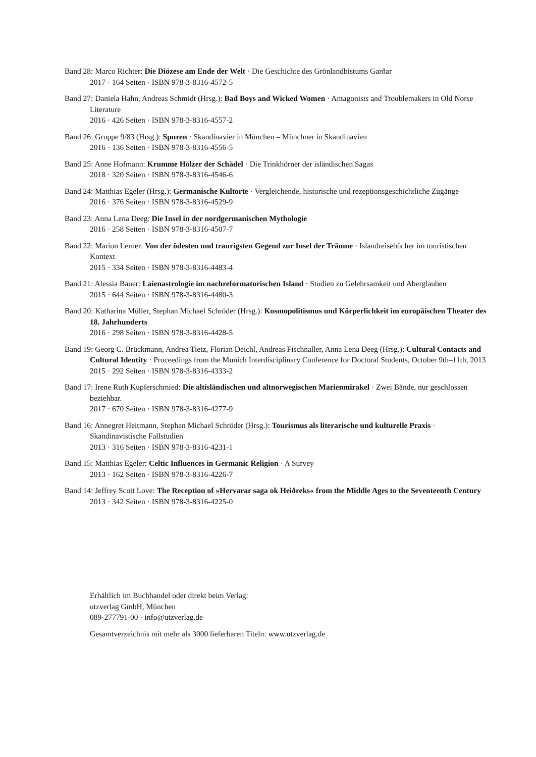Band 28: Marco Richter: Die Diözese am Ende der Welt · Die Geschichte des Grönlandbistums Garðar
2017 · 164 Seiten · ISBN 978-3-8316-4572-5
Band 27: Daniela Hahn, Andreas Schmidt (Hrsg.): Bad Boys and Wicked Women · Antagonists and Troublemakers in Old Norse Literature
2016 · 426 Seiten · ISBN 978-3-8316-4557-2
Band 26: Gruppe 9/83 (Hrsg.): Spuren · Skandinavier in München – Münchner in Skandinavien
2016 · 136 Seiten · ISBN 978-3-8316-4556-5
Band 25: Anne Hofmann: Krumme Hölzer der Schädel · Die Trinkhörner der isländischen Sagas
2018 · 320 Seiten · ISBN 978-3-8316-4546-6
Band 24: Matthias Egeler (Hrsg.): Germanische Kultorte · Vergleichende, historische und rezeptionsgeschichtliche Zugänge
2016 · 376 Seiten · ISBN 978-3-8316-4529-9
Band 23: Anna Lena Deeg: Die Insel in der nordgermanischen Mythologie
2016 · 258 Seiten · ISBN 978-3-8316-4507-7
Band 22: Marion Lerner: Von der ödesten und traurigsten Gegend zur Insel der Träume · Islandreisebücher im touristischen Kontext
2015 · 334 Seiten · ISBN 978-3-8316-4483-4
Band 21: Alessia Bauer: Laienastrologie im nachreformatorischen Island · Studien zu Gelehrsamkeit und Aberglauben
2015 · 644 Seiten · ISBN 978-3-8316-4480-3
Band 20: Katharina Müller, Stephan Michael Schröder (Hrsg.): Kosmopolitismus und Körperlichkeit im europäischen Theater des 18. Jahrhunderts
2016 · 298 Seiten · ISBN 978-3-8316-4428-5
Band 19: Georg C. Brückmann, Andrea Tietz, Florian Deichl, Andreas Fischnaller, Anna Lena Deeg (Hrsg.): Cultural Contacts and Cultural Identity · Proceedings from the Munich Interdisciplinary Conference for Doctoral Students, October 9th–11th, 2013
2015 · 292 Seiten · ISBN 978-3-8316-4333-2
Band 17: Irene Ruth Kupferschmied: Die altisländischen und altnorwegischen Marienmirakel · Zwei Bände, nur geschlossen beziehbar.
2017 · 670 Seiten · ISBN 978-3-8316-4277-9
Band 16: Annegret Heitmann, Stephan Michael Schröder (Hrsg.): Tourismus als literarische und kulturelle Praxis · Skandinavistische Fallstudien
2013 · 316 Seiten · ISBN 978-3-8316-4231-1
Band 15: Matthias Egeler: Celtic Influences in Germanic Religion · A Survey
2013 · 162 Seiten · ISBN 978-3-8316-4226-7
Band 14: Jeffrey Scott Love: The Reception of »Hervarar saga ok Heiðreks« from the Middle Ages to the Seventeenth Century
2013 · 342 Seiten · ISBN 978-3-8316-4225-0
Erhältlich im Buchhandel oder direkt beim Verlag:
utzverlag GmbH, München
089-277791-00 · info@utzverlag.de
Gesamtverzeichnis mit mehr als 3000 lieferbaren Titeln: www.utzverlag.de